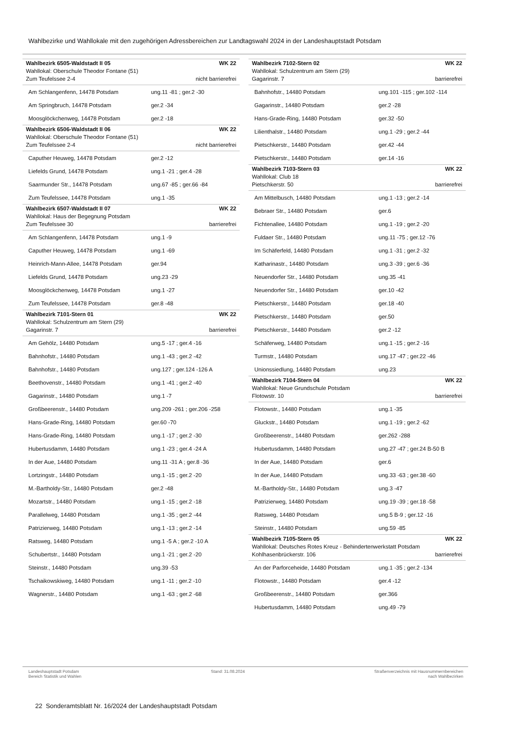Wahlbezirke und Wahllokale mit den zugehörigen Adressbereichen zur Landtagswahl 2024 in der Landeshauptstadt Potsdam
| Wahlbezirk 6505-Waldstadt II 05 | WK 22 |
| Wahllokal: Oberschule Theodor Fontane (51) | |
| Zum Teufelssee 2-4 | nicht barrierefrei |
| Am Schlangenfenn, 14478 Potsdam | ung.11 -81 ; ger.2 -30 |
| Am Springbruch, 14478 Potsdam | ger.2 -34 |
| Moosglöckchenweg, 14478 Potsdam | ger.2 -18 |
| Wahlbezirk 6506-Waldstadt II 06 | WK 22 |
| Wahllokal: Oberschule Theodor Fontane (51) | |
| Zum Teufelssee 2-4 | nicht barrierefrei |
| Caputher Heuweg, 14478 Potsdam | ger.2 -12 |
| Liefelds Grund, 14478 Potsdam | ung.1 -21 ; ger.4 -28 |
| Saarmunder Str., 14478 Potsdam | ung.67 -85 ; ger.66 -84 |
| Zum Teufelssee, 14478 Potsdam | ung.1 -35 |
| Wahlbezirk 6507-Waldstadt II 07 | WK 22 |
| Wahllokal: Haus der Begegnung Potsdam | |
| Zum Teufelssee 30 | barrierefrei |
| Am Schlangenfenn, 14478 Potsdam | ung.1 -9 |
| Caputher Heuweg, 14478 Potsdam | ung.1 -69 |
| Heinrich-Mann-Allee, 14478 Potsdam | ger.94 |
| Liefelds Grund, 14478 Potsdam | ung.23 -29 |
| Moosglöckchenweg, 14478 Potsdam | ung.1 -27 |
| Zum Teufelssee, 14478 Potsdam | ger.8 -48 |
| Wahlbezirk 7101-Stern 01 | WK 22 |
| Wahllokal: Schulzentrum am Stern (29) | |
| Gagarinstr. 7 | barrierefrei |
| Am Gehölz, 14480 Potsdam | ung.5 -17 ; ger.4 -16 |
| Bahnhofstr., 14480 Potsdam | ung.1 -43 ; ger.2 -42 |
| Bahnhofstr., 14480 Potsdam | ung.127 ; ger.124 -126 A |
| Beethovenstr., 14480 Potsdam | ung.1 -41 ; ger.2 -40 |
| Gagarinstr., 14480 Potsdam | ung.1 -7 |
| Großbeerenstr., 14480 Potsdam | ung.209 -261 ; ger.206 -258 |
| Hans-Grade-Ring, 14480 Potsdam | ger.60 -70 |
| Hans-Grade-Ring, 14480 Potsdam | ung.1 -17 ; ger.2 -30 |
| Hubertusdamm, 14480 Potsdam | ung.1 -23 ; ger.4 -24 A |
| In der Aue, 14480 Potsdam | ung.11 -31 A ; ger.8 -36 |
| Lortzingstr., 14480 Potsdam | ung.1 -15 ; ger.2 -20 |
| M.-Bartholdy-Str., 14480 Potsdam | ger.2 -48 |
| Mozartstr., 14480 Potsdam | ung.1 -15 ; ger.2 -18 |
| Parallelweg, 14480 Potsdam | ung.1 -35 ; ger.2 -44 |
| Patrizierweg, 14480 Potsdam | ung.1 -13 ; ger.2 -14 |
| Ratsweg, 14480 Potsdam | ung.1 -5 A ; ger.2 -10 A |
| Schubertstr., 14480 Potsdam | ung.1 -21 ; ger.2 -20 |
| Steinstr., 14480 Potsdam | ung.39 -53 |
| Tschaikowskiweg, 14480 Potsdam | ung.1 -11 ; ger.2 -10 |
| Wagnerstr., 14480 Potsdam | ung.1 -63 ; ger.2 -68 |
| Wahlbezirk 7102-Stern 02 | WK 22 |
| Wahllokal: Schulzentrum am Stern (29) | |
| Gagarinstr. 7 | barrierefrei |
| Bahnhofstr., 14480 Potsdam | ung.101 -115 ; ger.102 -114 |
| Gagarinstr., 14480 Potsdam | ger.2 -28 |
| Hans-Grade-Ring, 14480 Potsdam | ger.32 -50 |
| Lilienthalstr., 14480 Potsdam | ung.1 -29 ; ger.2 -44 |
| Pietschkerstr., 14480 Potsdam | ger.42 -44 |
| Pietschkerstr., 14480 Potsdam | ger.14 -16 |
| Wahlbezirk 7103-Stern 03 | WK 22 |
| Wahllokal: Club 18 | |
| Pietschkerstr. 50 | barrierefrei |
| Am Mittelbusch, 14480 Potsdam | ung.1 -13 ; ger.2 -14 |
| Bebraer Str., 14480 Potsdam | ger.6 |
| Fichtenallee, 14480 Potsdam | ung.1 -19 ; ger.2 -20 |
| Fuldaer Str., 14480 Potsdam | ung.11 -75 ; ger.12 -76 |
| Im Schäferfeld, 14480 Potsdam | ung.1 -31 ; ger.2 -32 |
| Katharinastr., 14480 Potsdam | ung.3 -39 ; ger.6 -36 |
| Neuendorfer Str., 14480 Potsdam | ung.35 -41 |
| Neuendorfer Str., 14480 Potsdam | ger.10 -42 |
| Pietschkerstr., 14480 Potsdam | ger.18 -40 |
| Pietschkerstr., 14480 Potsdam | ger.50 |
| Pietschkerstr., 14480 Potsdam | ger.2 -12 |
| Schäferweg, 14480 Potsdam | ung.1 -15 ; ger.2 -16 |
| Turmstr., 14480 Potsdam | ung.17 -47 ; ger.22 -46 |
| Unionssiedlung, 14480 Potsdam | ung.23 |
| Wahlbezirk 7104-Stern 04 | WK 22 |
| Wahllokal: Neue Grundschule Potsdam | |
| Flotowstr. 10 | barrierefrei |
| Flotowstr., 14480 Potsdam | ung.1 -35 |
| Gluckstr., 14480 Potsdam | ung.1 -19 ; ger.2 -62 |
| Großbeerenstr., 14480 Potsdam | ger.262 -288 |
| Hubertusdamm, 14480 Potsdam | ung.27 -47 ; ger.24 B-50 B |
| In der Aue, 14480 Potsdam | ger.6 |
| In der Aue, 14480 Potsdam | ung.33 -63 ; ger.38 -60 |
| M.-Bartholdy-Str., 14480 Potsdam | ung.3 -47 |
| Patrizierweg, 14480 Potsdam | ung.19 -39 ; ger.18 -58 |
| Ratsweg, 14480 Potsdam | ung.5 B-9 ; ger.12 -16 |
| Steinstr., 14480 Potsdam | ung.59 -85 |
| Wahlbezirk 7105-Stern 05 | WK 22 |
| Wahllokal: Deutsches Rotes Kreuz - Behindertenwerkstatt Potsdam | |
| Kohlhasenbrückerstr. 106 | barrierefrei |
| An der Parforceheide, 14480 Potsdam | ung.1 -35 ; ger.2 -134 |
| Flotowstr., 14480 Potsdam | ger.4 -12 |
| Großbeerenstr., 14480 Potsdam | ger.366 |
| Hubertusdamm, 14480 Potsdam | ung.49 -79 |
Landeshauptstadt Potsdam
Bereich Statistik und Wahlen
Stand: 31.08.2024 Straßenverzeichnis mit Hausnummernbereichen
nach Wahlbezirken
22 Sonderamtsblatt Nr. 16/2024 der Landeshauptstadt Potsdam